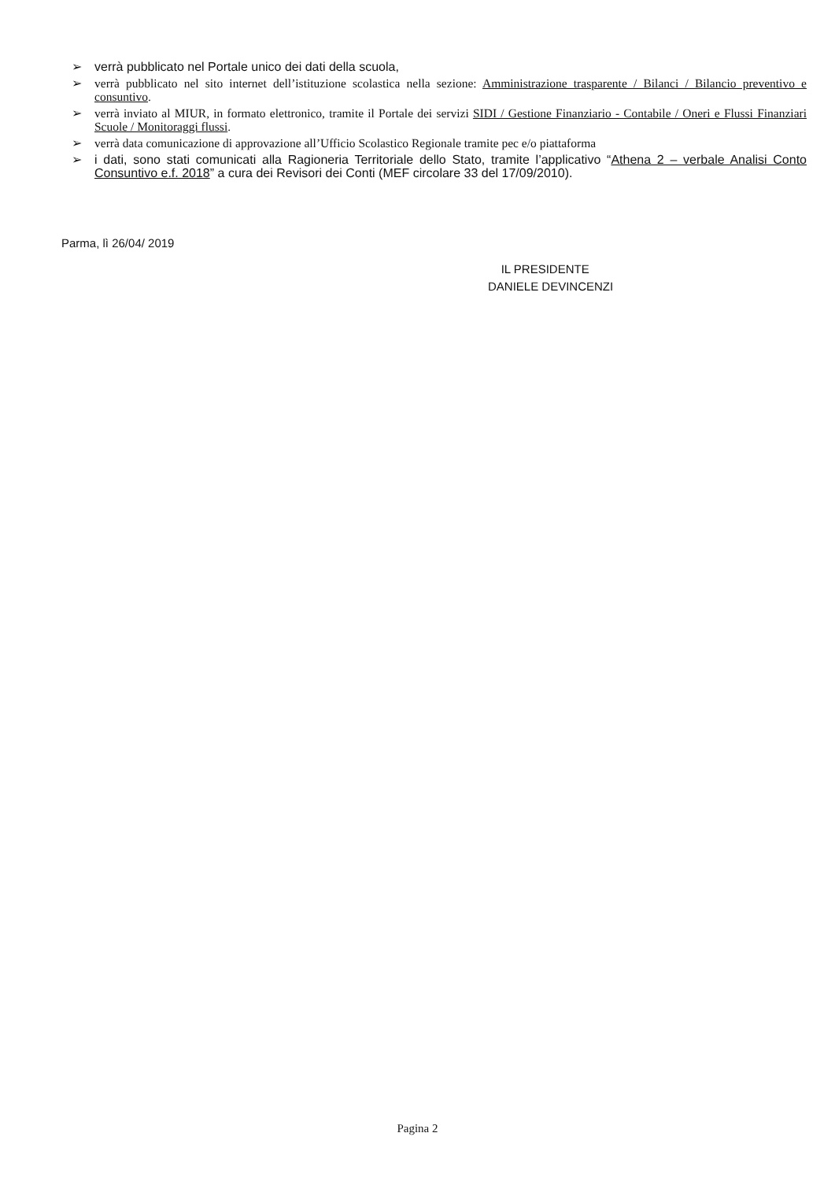➢ verrà pubblicato nel Portale unico dei dati della scuola,
➢ verrà pubblicato nel sito internet dell’istituzione scolastica nella sezione: Amministrazione trasparente / Bilanci / Bilancio preventivo e consuntivo.
➢ verrà inviato al MIUR, in formato elettronico, tramite il Portale dei servizi SIDI / Gestione Finanziario - Contabile / Oneri e Flussi Finanziari Scuole / Monitoraggi flussi.
➢ verrà data comunicazione di approvazione all’Ufficio Scolastico Regionale tramite pec e/o piattaforma
➢ i dati, sono stati comunicati alla Ragioneria Territoriale dello Stato, tramite l’applicativo “Athena 2 – verbale Analisi Conto Consuntivo e.f. 2018” a cura dei Revisori dei Conti (MEF circolare 33 del 17/09/2010).
Parma, lì 26/04/ 2019
IL PRESIDENTE
DANIELE DEVINCENZI
Pagina 2